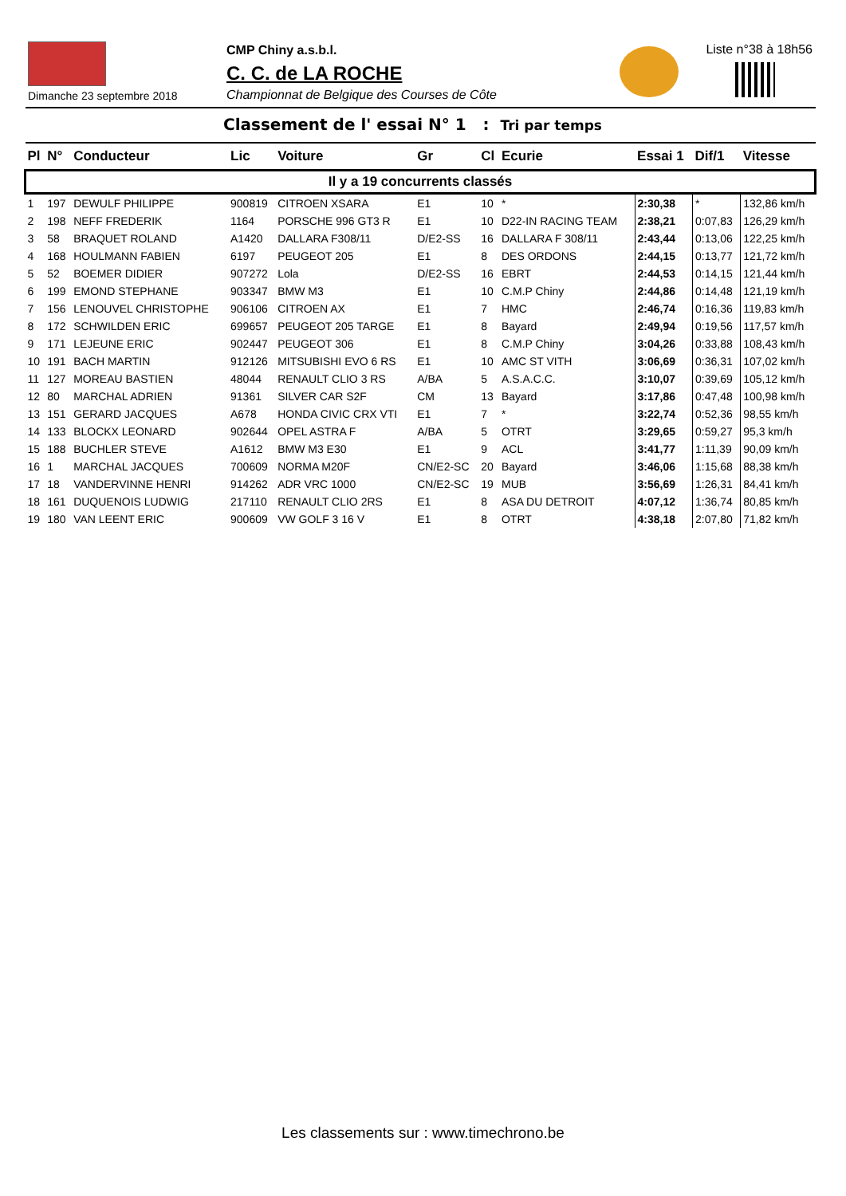Dimanche 23 septembre 2018
CMP Chiny a.s.b.l.
C. C. de LA ROCHE
Championnat de Belgique des Courses de Côte
Liste n°38 à 18h56
Classement de l' essai N° 1 : Tri par temps
| Pl | N° | Conducteur | Lic | Voiture | Gr | Cl | Ecurie | Essai 1 | Dif/1 | Vitesse |
| --- | --- | --- | --- | --- | --- | --- | --- | --- | --- | --- |
| Il y a 19 concurrents classés | | | | | | | | | | |
| 1 | 197 | DEWULF PHILIPPE | 900819 | CITROEN XSARA | E1 | 10 | * | 2:30,38 | * | 132,86 km/h |
| 2 | 198 | NEFF FREDERIK | 1164 | PORSCHE 996 GT3 R | E1 | 10 | D22-IN RACING TEAM | 2:38,21 | 0:07,83 | 126,29 km/h |
| 3 | 58 | BRAQUET ROLAND | A1420 | DALLARA F308/11 | D/E2-SS | 16 | DALLARA F 308/11 | 2:43,44 | 0:13,06 | 122,25 km/h |
| 4 | 168 | HOULMANN FABIEN | 6197 | PEUGEOT 205 | E1 | 8 | DES ORDONS | 2:44,15 | 0:13,77 | 121,72 km/h |
| 5 | 52 | BOEMER DIDIER | 907272 | Lola | D/E2-SS | 16 | EBRT | 2:44,53 | 0:14,15 | 121,44 km/h |
| 6 | 199 | EMOND STEPHANE | 903347 | BMW M3 | E1 | 10 | C.M.P Chiny | 2:44,86 | 0:14,48 | 121,19 km/h |
| 7 | 156 | LENOUVEL CHRISTOPHE | 906106 | CITROEN AX | E1 | 7 | HMC | 2:46,74 | 0:16,36 | 119,83 km/h |
| 8 | 172 | SCHWILDEN ERIC | 699657 | PEUGEOT 205 TARGE | E1 | 8 | Bayard | 2:49,94 | 0:19,56 | 117,57 km/h |
| 9 | 171 | LEJEUNE ERIC | 902447 | PEUGEOT 306 | E1 | 8 | C.M.P Chiny | 3:04,26 | 0:33,88 | 108,43 km/h |
| 10 | 191 | BACH MARTIN | 912126 | MITSUBISHI EVO 6 RS | E1 | 10 | AMC ST VITH | 3:06,69 | 0:36,31 | 107,02 km/h |
| 11 | 127 | MOREAU BASTIEN | 48044 | RENAULT CLIO 3 RS | A/BA | 5 | A.S.A.C.C. | 3:10,07 | 0:39,69 | 105,12 km/h |
| 12 | 80 | MARCHAL ADRIEN | 91361 | SILVER CAR S2F | CM | 13 | Bayard | 3:17,86 | 0:47,48 | 100,98 km/h |
| 13 | 151 | GERARD JACQUES | A678 | HONDA CIVIC CRX VTI | E1 | 7 | * | 3:22,74 | 0:52,36 | 98,55 km/h |
| 14 | 133 | BLOCKX LEONARD | 902644 | OPEL ASTRA F | A/BA | 5 | OTRT | 3:29,65 | 0:59,27 | 95,3 km/h |
| 15 | 188 | BUCHLER STEVE | A1612 | BMW M3 E30 | E1 | 9 | ACL | 3:41,77 | 1:11,39 | 90,09 km/h |
| 16 | 1 | MARCHAL JACQUES | 700609 | NORMA M20F | CN/E2-SC | 20 | Bayard | 3:46,06 | 1:15,68 | 88,38 km/h |
| 17 | 18 | VANDERVINNE HENRI | 914262 | ADR VRC 1000 | CN/E2-SC | 19 | MUB | 3:56,69 | 1:26,31 | 84,41 km/h |
| 18 | 161 | DUQUENOIS LUDWIG | 217110 | RENAULT CLIO 2RS | E1 | 8 | ASA DU DETROIT | 4:07,12 | 1:36,74 | 80,85 km/h |
| 19 | 180 | VAN LEENT ERIC | 900609 | VW GOLF 3 16 V | E1 | 8 | OTRT | 4:38,18 | 2:07,80 | 71,82 km/h |
Les classements sur : www.timechrono.be